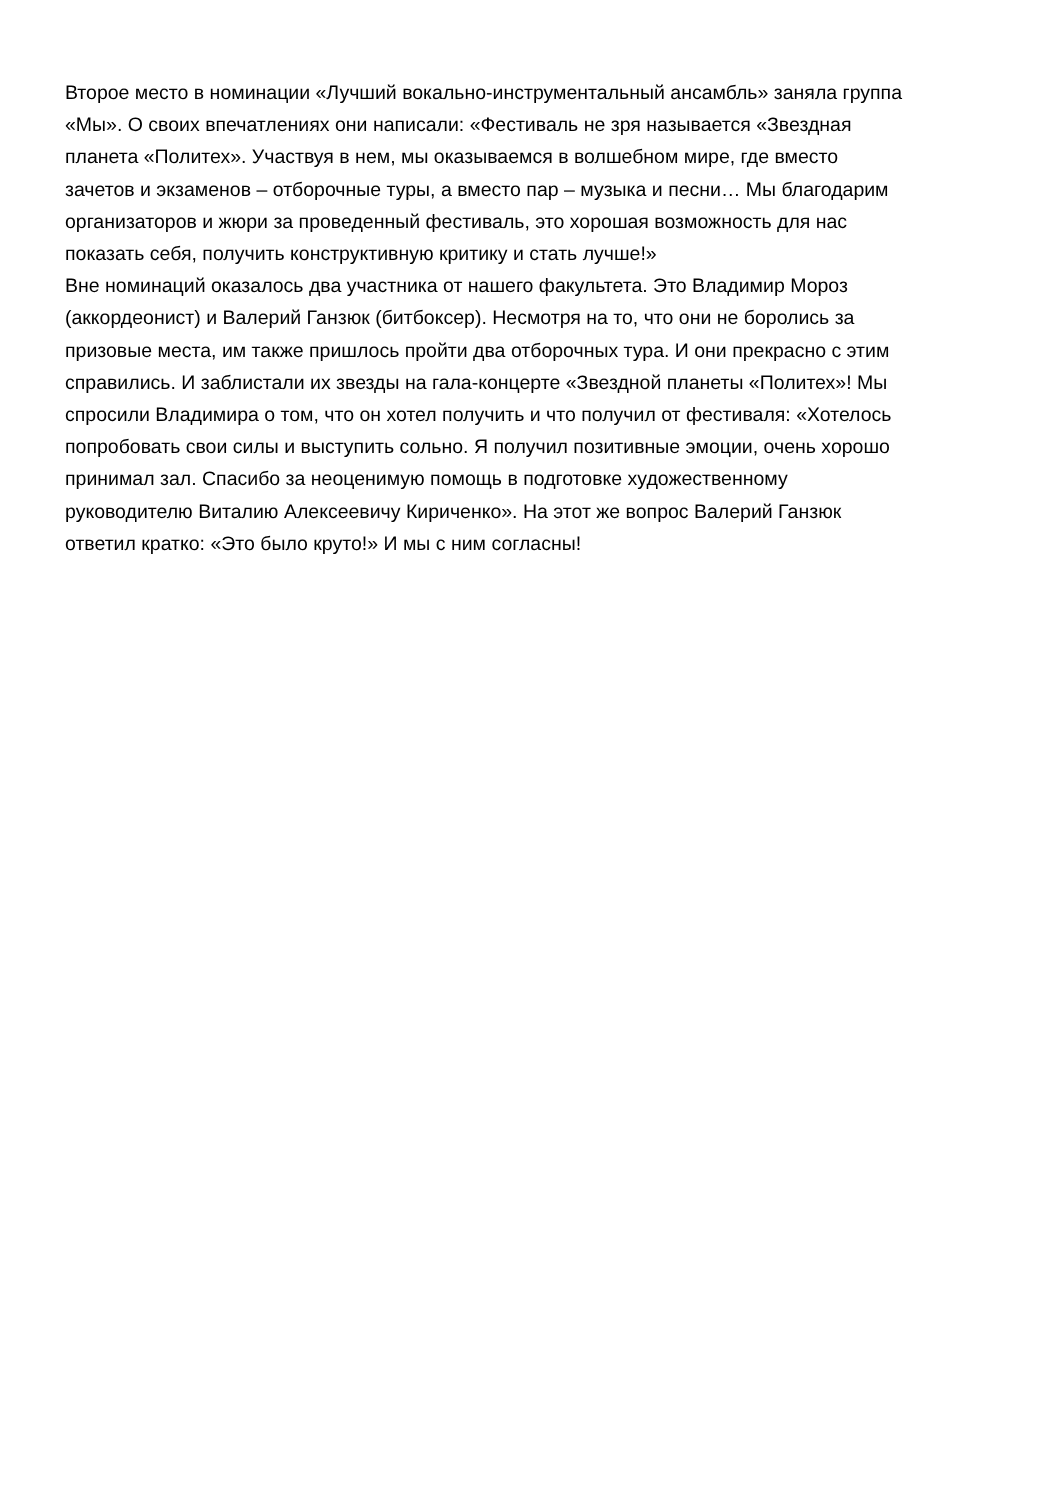Второе место в номинации «Лучший вокально-инструментальный ансамбль» заняла группа
«Мы». О своих впечатлениях они написали: «Фестиваль не зря называется «Звездная
планета «Политех». Участвуя в нем, мы оказываемся в волшебном мире, где вместо
зачетов и экзаменов – отборочные туры, а вместо пар – музыка и песни… Мы благодарим
организаторов и жюри за проведенный фестиваль, это хорошая возможность для нас
показать себя, получить конструктивную критику и стать лучше!»
Вне номинаций оказалось два участника от нашего факультета. Это Владимир Мороз
(аккордеонист) и Валерий Ганзюк (битбоксер). Несмотря на то, что они не боролись за
призовые места, им также пришлось пройти два отборочных тура. И они прекрасно с этим
справились. И заблистали их звезды на гала-концерте «Звездной планеты «Политех»! Мы
спросили Владимира о том, что он хотел получить и что получил от фестиваля: «Хотелось
попробовать свои силы и выступить сольно. Я получил позитивные эмоции, очень хорошо
принимал зал. Спасибо за неоценимую помощь в подготовке художественному
руководителю Виталию Алексеевичу Кириченко». На этот же вопрос Валерий Ганзюк
ответил кратко: «Это было круто!» И мы с ним согласны!